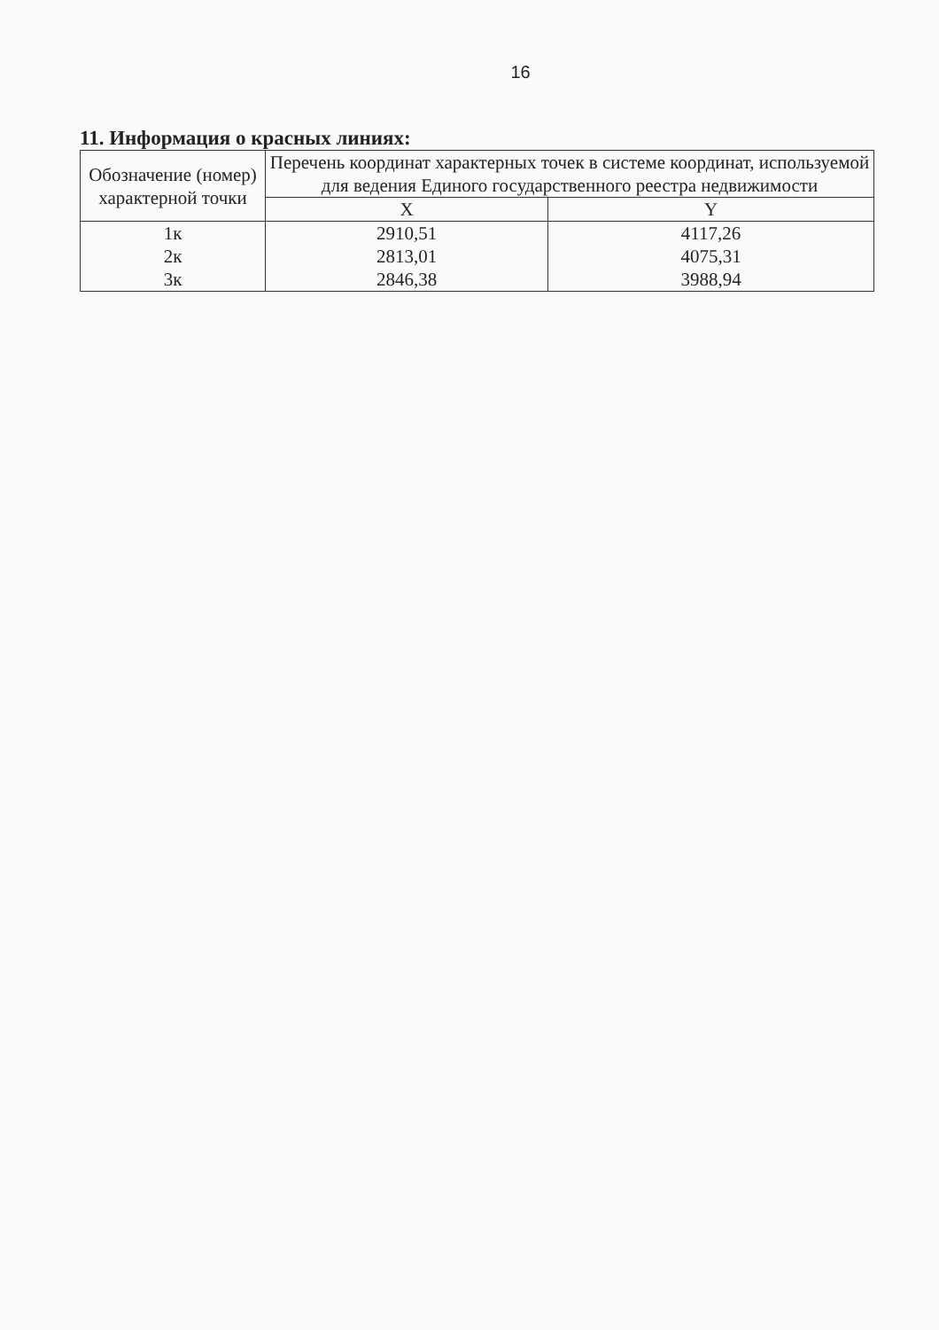16
11. Информация о красных линиях:
| Обозначение (номер) характерной точки | Перечень координат характерных точек в системе координат, используемой для ведения Единого государственного реестра недвижимости | |
| --- | --- | --- |
| | X | Y |
| 1к | 2910,51 | 4117,26 |
| 2к | 2813,01 | 4075,31 |
| 3к | 2846,38 | 3988,94 |